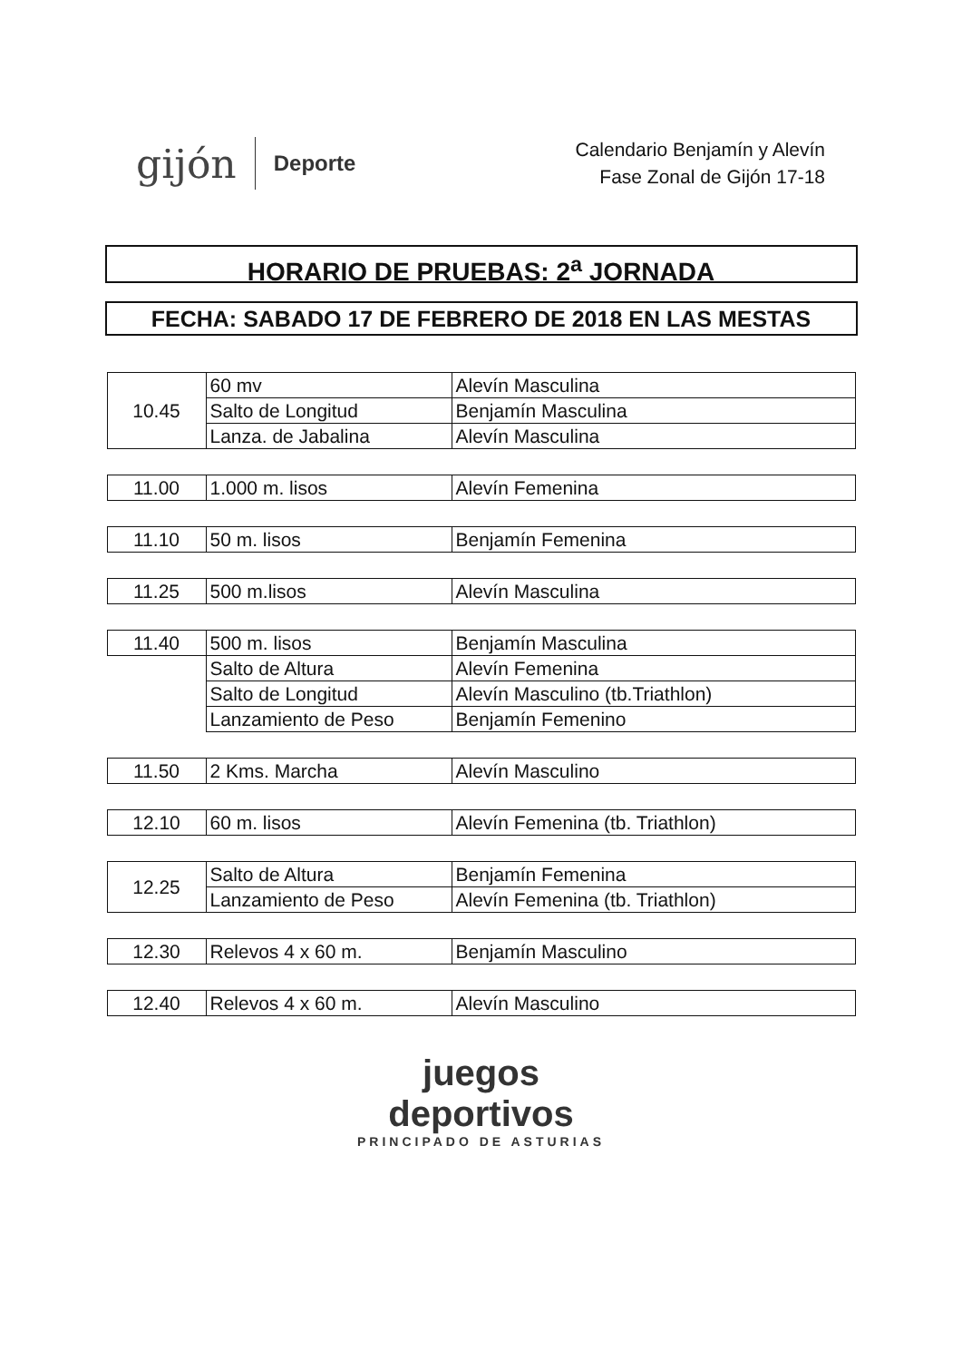gijón Deporte
Calendario Benjamín y Alevín
Fase Zonal de Gijón 17-18
HORARIO DE PRUEBAS: 2<sup>a</sup> JORNADA
FECHA: SABADO 17 DE FEBRERO DE 2018 EN LAS MESTAS
| 10.45 | 60 mv | Alevín Masculina |
| | Salto de Longitud | Benjamín Masculina |
| | Lanza. de Jabalina | Alevín Masculina |
| 11.00 | 1.000 m. lisos | Alevín Femenina |
| 11.10 | 50 m. lisos | Benjamín Femenina |
| 11.25 | 500 m.lisos | Alevín Masculina |
| 11.40 | 500 m. lisos | Benjamín Masculina |
| | Salto de Altura | Alevín Femenina |
| | Salto de Longitud | Alevín Masculino (tb.Triathlon) |
| | Lanzamiento de Peso | Benjamín Femenino |
| 11.50 | 2 Kms. Marcha | Alevín Masculino |
| 12.10 | 60 m. lisos | Alevín Femenina (tb. Triathlon) |
| 12.25 | Salto de Altura | Benjamín Femenina |
| | Lanzamiento de Peso | Alevín Femenina (tb. Triathlon) |
| 12.30 | Relevos 4 x 60 m. | Benjamín Masculino |
| 12.40 | Relevos 4 x 60 m. | Alevín Masculino |
juegos
deportivos
PRINCIPADO DE ASTURIAS